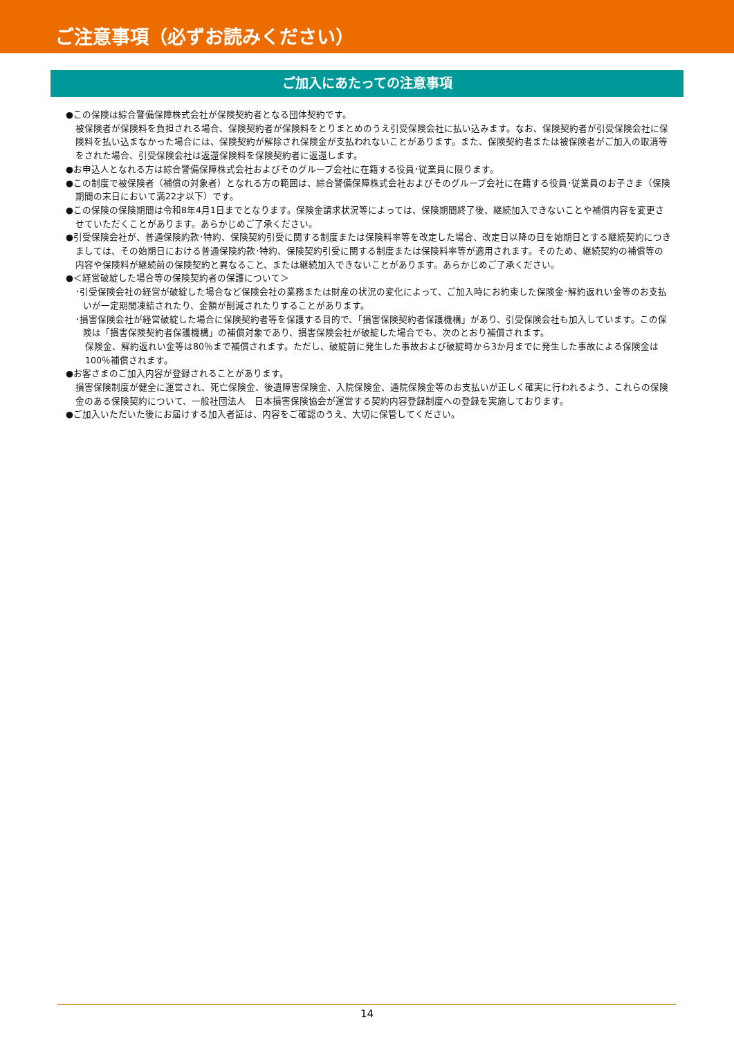ご注意事項（必ずお読みください）
ご加入にあたっての注意事項
●この保険は綜合警備保障株式会社が保険契約者となる団体契約です。
被保険者が保険料を負担される場合、保険契約者が保険料をとりまとめのうえ引受保険会社に払い込みます。なお、保険契約者が引受保険会社に保険料を払い込まなかった場合には、保険契約が解除され保険金が支払われないことがあります。また、保険契約者または被保険者がご加入の取消等をされた場合、引受保険会社は返還保険料を保険契約者に返還します。
●お申込人となれる方は綜合警備保障株式会社およびそのグループ会社に在籍する役員･従業員に限ります。
●この制度で被保険者（補償の対象者）となれる方の範囲は、綜合警備保障株式会社およびそのグループ会社に在籍する役員･従業員のお子さま（保険期間の末日において満22才以下）です。
●この保険の保険期間は令和8年4月1日までとなります。保険金請求状況等によっては、保険期間終了後、継続加入できないことや補償内容を変更させていただくことがあります。あらかじめご了承ください。
●引受保険会社が、普通保険約款･特約、保険契約引受に関する制度または保険料率等を改定した場合、改定日以降の日を始期日とする継続契約につきましては、その始期日における普通保険約款･特約、保険契約引受に関する制度または保険料率等が適用されます。そのため、継続契約の補償等の内容や保険料が継続前の保険契約と異なること、または継続加入できないことがあります。あらかじめご了承ください。
●＜経営破綻した場合等の保険契約者の保護について＞
･引受保険会社の経営が破綻した場合など保険会社の業務または財産の状況の変化によって、ご加入時にお約束した保険金･解約返れい金等のお支払いが一定期間凍結されたり、金額が削減されたりすることがあります。
･損害保険会社が経営破綻した場合に保険契約者等を保護する目的で、「損害保険契約者保護機構」があり、引受保険会社も加入しています。この保険は「損害保険契約者保護機構」の補償対象であり、損害保険会社が破綻した場合でも、次のとおり補償されます。
保険金、解約返れい金等は80％まで補償されます。ただし、破綻前に発生した事故および破綻時から3か月までに発生した事故による保険金は100％補償されます。
●お客さまのご加入内容が登録されることがあります。
損害保険制度が健全に運営され、死亡保険金、後遺障害保険金、入院保険金、通院保険金等のお支払いが正しく確実に行われるよう、これらの保険金のある保険契約について、一般社団法人　日本損害保険協会が運営する契約内容登録制度への登録を実施しております。
●ご加入いただいた後にお届けする加入者証は、内容をご確認のうえ、大切に保管してください。
14